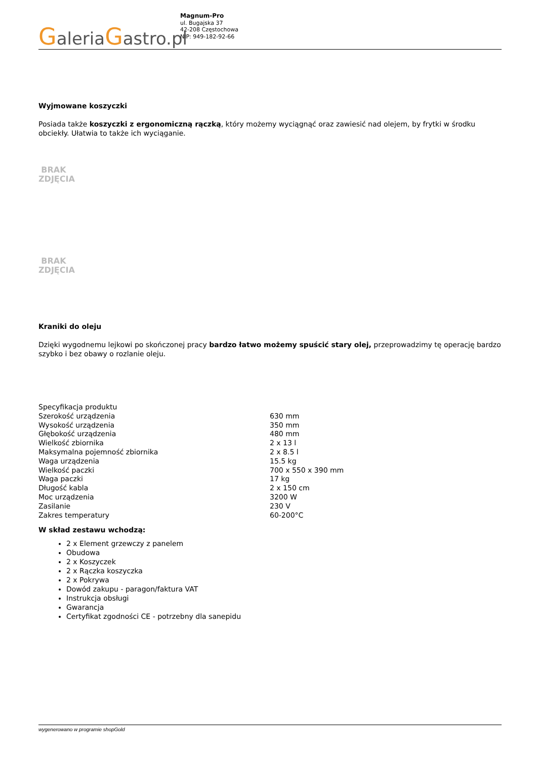GaleriaGastro.pl
Magnum-Pro
ul. Bugajska 37
42-208 Częstochowa
NIP: 949-182-92-66
Wyjmowane koszyczki
Posiada także koszyczki z ergonomiczną rączką, który możemy wyciągnąć oraz zawiesić nad olejem, by frytki w środku obciekły. Ułatwia to także ich wyciąganie.
BRAK
ZDJĘCIA
BRAK
ZDJĘCIA
Kraniki do oleju
Dzięki wygodnemu lejkowi po skończonej pracy bardzo łatwo możemy spuścić stary olej, przeprowadzimy tę operację bardzo szybko i bez obawy o rozlanie oleju.
| Specyfikacja produktu | |
| Szerokość urządzenia | 630 mm |
| Wysokość urządzenia | 350 mm |
| Głębokość urządzenia | 480 mm |
| Wielkość zbiornika | 2 x 13 l |
| Maksymalna pojemność zbiornika | 2 x 8.5 l |
| Waga urządzenia | 15.5 kg |
| Wielkość paczki | 700 x 550 x 390 mm |
| Waga paczki | 17 kg |
| Długość kabla | 2 x 150 cm |
| Moc urządzenia | 3200 W |
| Zasilanie | 230 V |
| Zakres temperatury | 60-200°C |
W skład zestawu wchodzą:
2 x Element grzewczy z panelem
Obudowa
2 x Koszyczek
2 x Rączka koszyczka
2 x Pokrywa
Dowód zakupu - paragon/faktura VAT
Instrukcja obsługi
Gwarancja
Certyfikat zgodności CE - potrzebny dla sanepidu
wygenerowano w programie shopGold